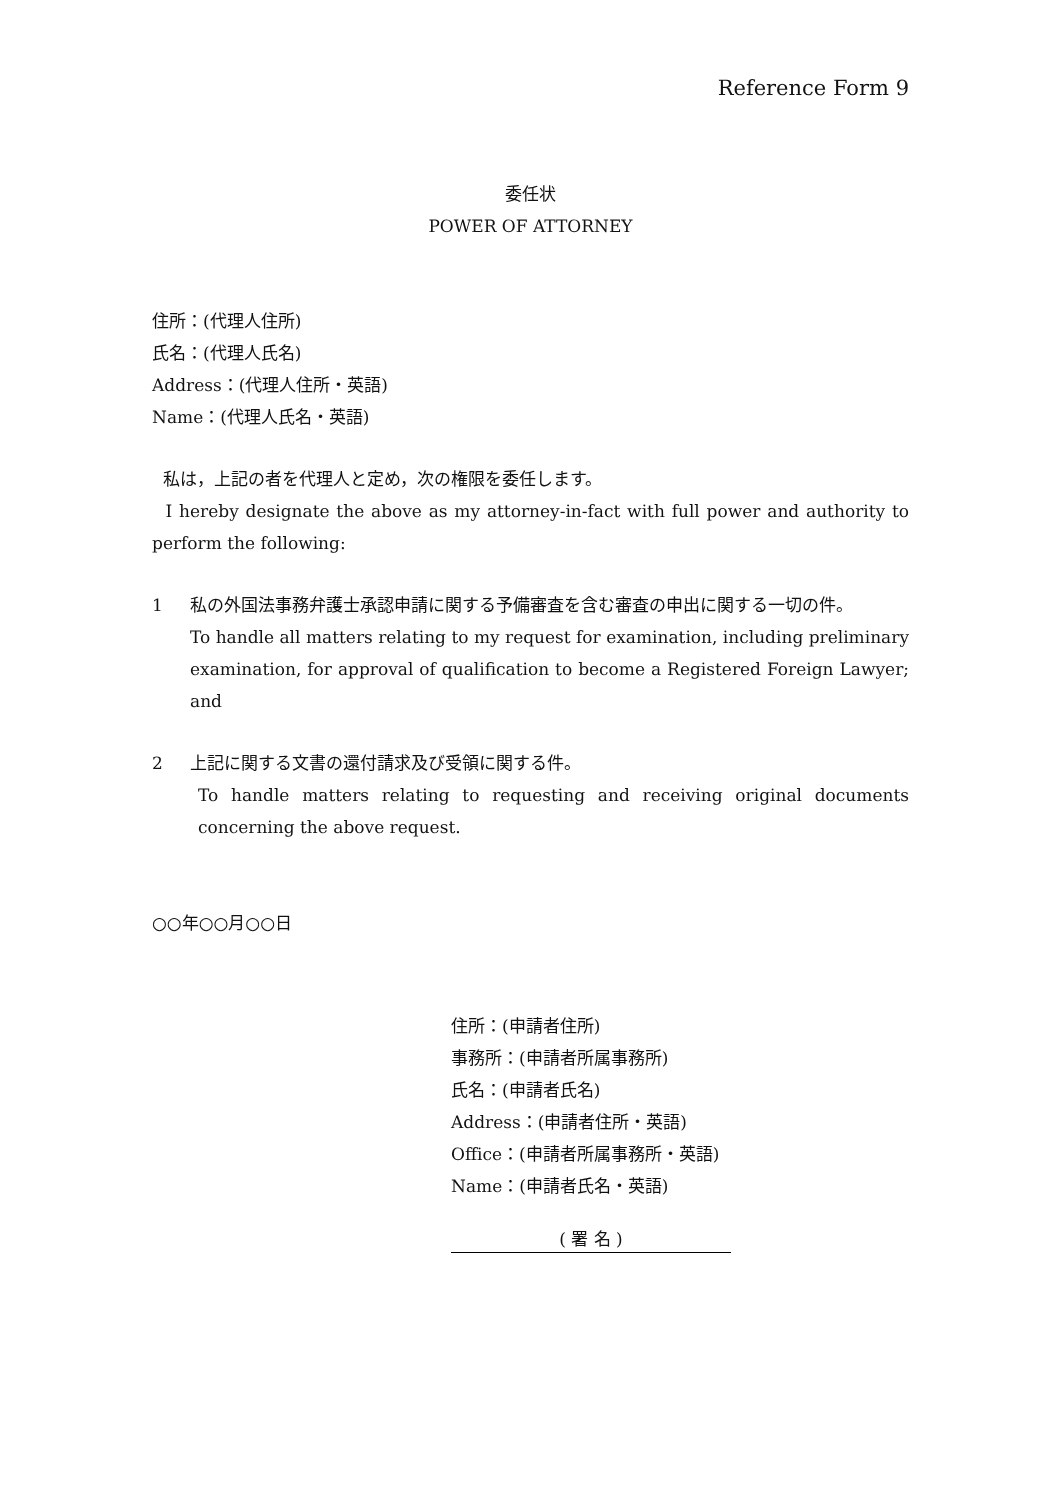Reference Form 9
委任状
POWER OF ATTORNEY
住所：(代理人住所)
氏名：(代理人氏名)
Address：(代理人住所・英語)
Name：(代理人氏名・英語)
私は，上記の者を代理人と定め，次の権限を委任します。
I hereby designate the above as my attorney-in-fact with full power and authority to perform the following:
1 私の外国法事務弁護士承認申請に関する予備審査を含む審査の申出に関する一切の件。
To handle all matters relating to my request for examination, including preliminary examination, for approval of qualification to become a Registered Foreign Lawyer; and
2 上記に関する文書の還付請求及び受領に関する件。
To handle matters relating to requesting and receiving original documents concerning the above request.
○○年○○月○○日
住所：(申請者住所)
事務所：(申請者所属事務所)
氏名：(申請者氏名)
Address：(申請者住所・英語)
Office：(申請者所属事務所・英語)
Name：(申請者氏名・英語)
( 署 名 )